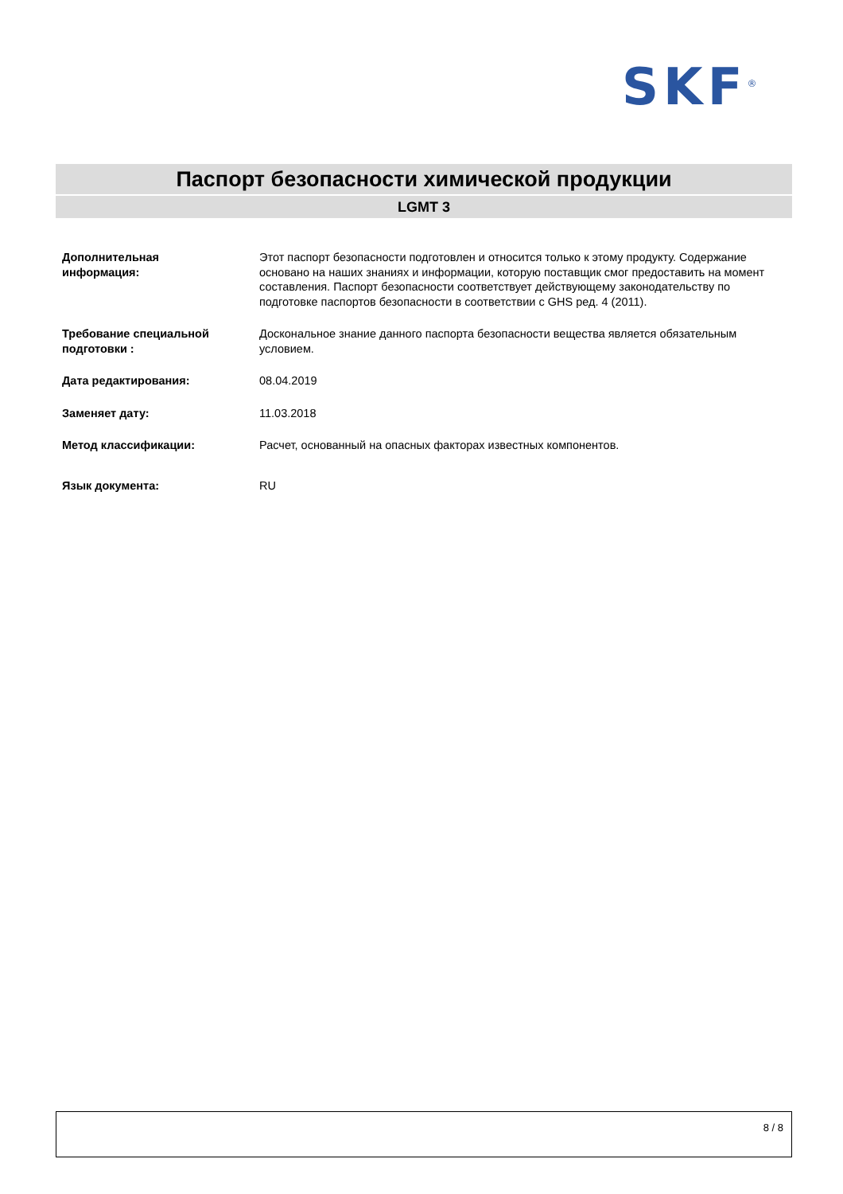SKF<sup>®</sup>
Паспорт безопасности химической продукции
LGMT 3
Дополнительная
информация:
Этот паспорт безопасности подготовлен и относится только к этому продукту. Содержание основано на наших знаниях и информации, которую поставщик смог предоставить на момент составления. Паспорт безопасности соответствует действующему законодательству по подготовке паспортов безопасности в соответствии с GHS ред. 4 (2011).
Требование специальной подготовки :
Доскональное знание данного паспорта безопасности вещества является обязательным условием.
Дата редактирования: 08.04.2019
Заменяет дату: 11.03.2018
Метод классификации: Расчет, основанный на опасных факторах известных компонентов.
Язык документа: RU
8 / 8